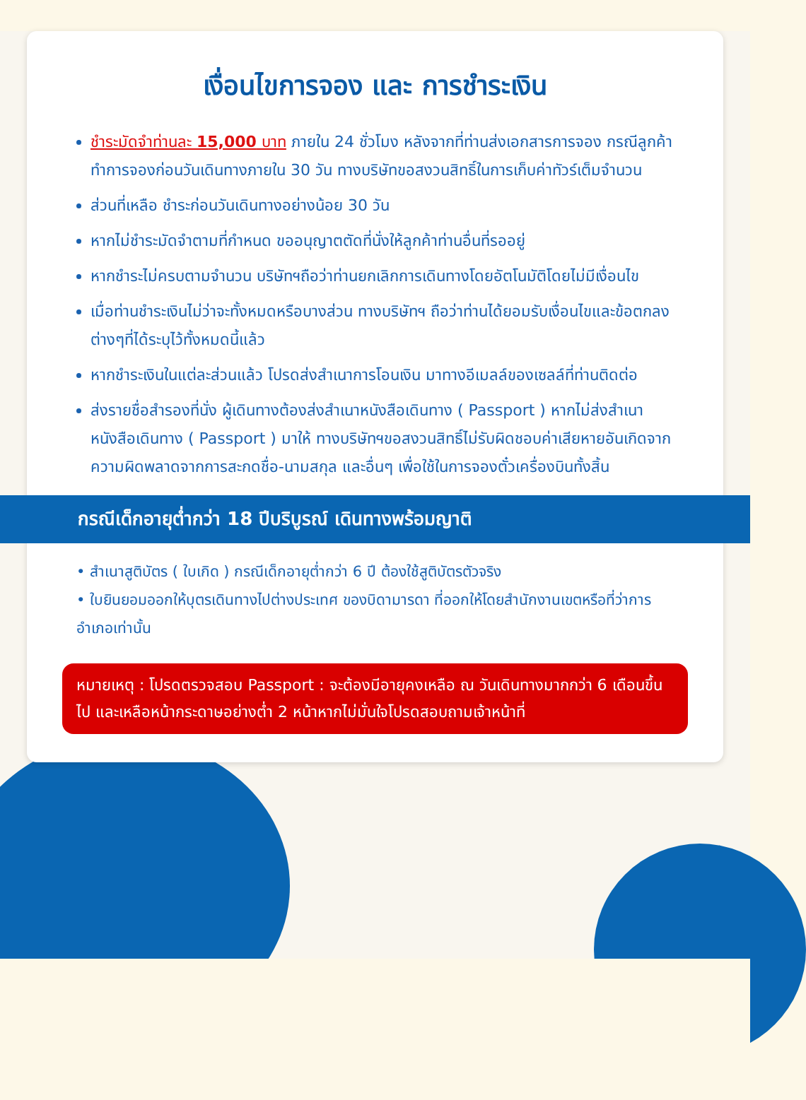เงื่อนไขการจอง และ การชำระเงิน
ชำระมัดจำท่านละ 15,000 บาท ภายใน 24 ชั่วโมง หลังจากที่ท่านส่งเอกสารการจอง กรณีลูกค้าทำการจองก่อนวันเดินทางภายใน 30 วัน ทางบริษัทขอสงวนสิทธิ์ในการเก็บค่าทัวร์เต็มจำนวน
ส่วนที่เหลือ ชำระก่อนวันเดินทางอย่างน้อย 30 วัน
หากไม่ชำระมัดจำตามที่กำหนด ขออนุญาตตัดที่นั่งให้ลูกค้าท่านอื่นที่รออยู่
หากชำระไม่ครบตามจำนวน บริษัทฯถือว่าท่านยกเลิกการเดินทางโดยอัตโนมัติโดยไม่มีเงื่อนไข
เมื่อท่านชำระเงินไม่ว่าจะทั้งหมดหรือบางส่วน ทางบริษัทฯ ถือว่าท่านได้ยอมรับเงื่อนไขและข้อตกลงต่างๆที่ได้ระบุไว้ทั้งหมดนี้แล้ว
หากชำระเงินในแต่ละส่วนแล้ว โปรดส่งสำเนาการโอนเงิน มาทางอีเมลล์ของเซลล์ที่ท่านติดต่อ
ส่งรายชื่อสำรองที่นั่ง ผู้เดินทางต้องส่งสำเนาหนังสือเดินทาง ( Passport ) หากไม่ส่งสำเนาหนังสือเดินทาง ( Passport ) มาให้ ทางบริษัทฯขอสงวนสิทธิ์ไม่รับผิดชอบค่าเสียหายอันเกิดจากความผิดพลาดจากการสะกดชื่อ-นามสกุล และอื่นๆ เพื่อใช้ในการจองตั๋วเครื่องบินทั้งสิ้น
กรณีเด็กอายุต่ำกว่า 18 ปีบริบูรณ์ เดินทางพร้อมญาติ
• สำเนาสูติบัตร ( ใบเกิด ) กรณีเด็กอายุต่ำกว่า 6 ปี ต้องใช้สูติบัตรตัวจริง
• ใบยินยอมออกให้บุตรเดินทางไปต่างประเทศ ของบิดามารดา ที่ออกให้โดยสำนักงานเขตหรือที่ว่าการอำเภอเท่านั้น
หมายเหตุ : โปรดตรวจสอบ Passport : จะต้องมีอายุคงเหลือ ณ วันเดินทางมากกว่า 6 เดือนขึ้นไป และเหลือหน้ากระดาษอย่างต่ำ 2 หน้าหากไม่มั่นใจโปรดสอบถามเจ้าหน้าที่